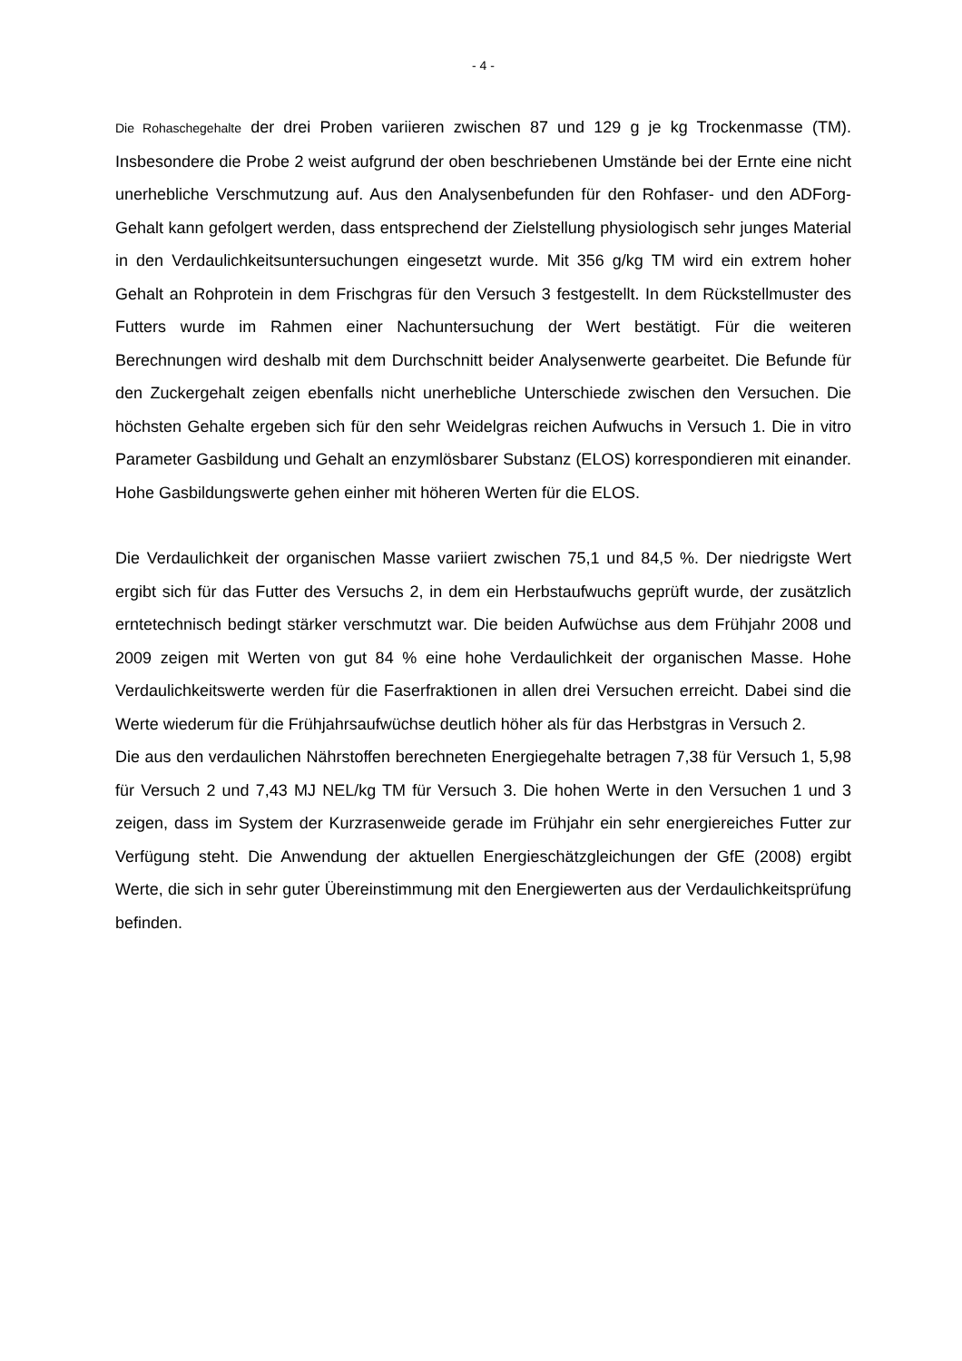- 4 -
Die Rohaschegehalte der drei Proben variieren zwischen 87 und 129 g je kg Trockenmasse (TM). Insbesondere die Probe 2 weist aufgrund der oben beschriebenen Umstände bei der Ernte eine nicht unerhebliche Verschmutzung auf. Aus den Analysenbefunden für den Rohfaser- und den ADForg-Gehalt kann gefolgert werden, dass entsprechend der Zielstellung physiologisch sehr junges Material in den Verdaulichkeitsuntersuchungen eingesetzt wurde. Mit 356 g/kg TM wird ein extrem hoher Gehalt an Rohprotein in dem Frischgras für den Versuch 3 festgestellt. In dem Rückstellmuster des Futters wurde im Rahmen einer Nachuntersuchung der Wert bestätigt. Für die weiteren Berechnungen wird deshalb mit dem Durchschnitt beider Analysenwerte gearbeitet. Die Befunde für den Zuckergehalt zeigen ebenfalls nicht unerhebliche Unterschiede zwischen den Versuchen. Die höchsten Gehalte ergeben sich für den sehr Weidelgras reichen Aufwuchs in Versuch 1. Die in vitro Parameter Gasbildung und Gehalt an enzymlösbarer Substanz (ELOS) korrespondieren mit einander. Hohe Gasbildungswerte gehen einher mit höheren Werten für die ELOS.
Die Verdaulichkeit der organischen Masse variiert zwischen 75,1 und 84,5 %. Der niedrigste Wert ergibt sich für das Futter des Versuchs 2, in dem ein Herbstaufwuchs geprüft wurde, der zusätzlich erntetechnisch bedingt stärker verschmutzt war. Die beiden Aufwüchse aus dem Frühjahr 2008 und 2009 zeigen mit Werten von gut 84 % eine hohe Verdaulichkeit der organischen Masse. Hohe Verdaulichkeitswerte werden für die Faserfraktionen in allen drei Versuchen erreicht. Dabei sind die Werte wiederum für die Frühjahrsaufwüchse deutlich höher als für das Herbstgras in Versuch 2.
Die aus den verdaulichen Nährstoffen berechneten Energiegehalte betragen 7,38 für Versuch 1, 5,98 für Versuch 2 und 7,43 MJ NEL/kg TM für Versuch 3. Die hohen Werte in den Versuchen 1 und 3 zeigen, dass im System der Kurzrasenweide gerade im Frühjahr ein sehr energiereiches Futter zur Verfügung steht. Die Anwendung der aktuellen Energieschätzgleichungen der GfE (2008) ergibt Werte, die sich in sehr guter Übereinstimmung mit den Energiewerten aus der Verdaulichkeitsprüfung befinden.